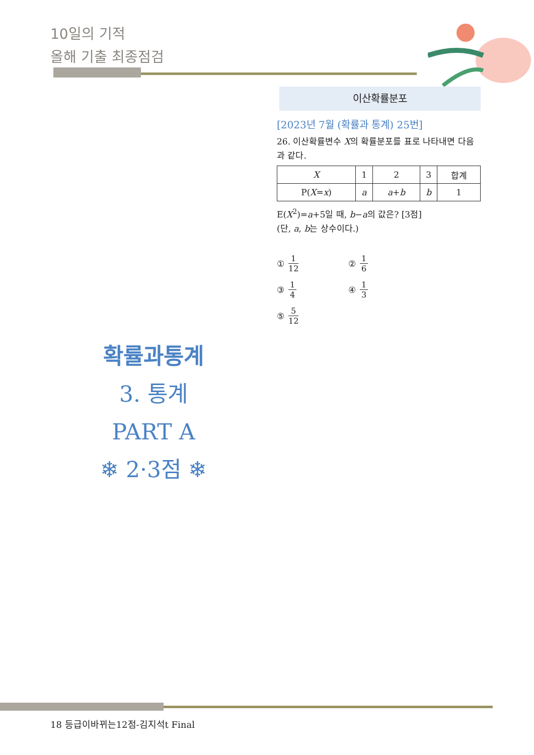10일의 기적
올해 기출 최종점검
이산확률분포
[2023년 7월 (확률과 통계) 25번]
26. 이산확률변수 X의 확률분포를 표로 나타내면 다음과 같다.
| X | 1 | 2 | 3 | 합계 |
| P( X = x ) | a | a + b | b | 1 |
E(X<sup>2</sup>)=a+5일 때, b−a의 값은? [3점]
(단, a, b는 상수이다.)
① 1 12
② 1 6
③ 1 4
④ 1 3
⑤ 5 12
확률과통계
3. 통계
PART A
❄ 2·3점 ❄
18 등급이바뀌는12점-김지석t Final